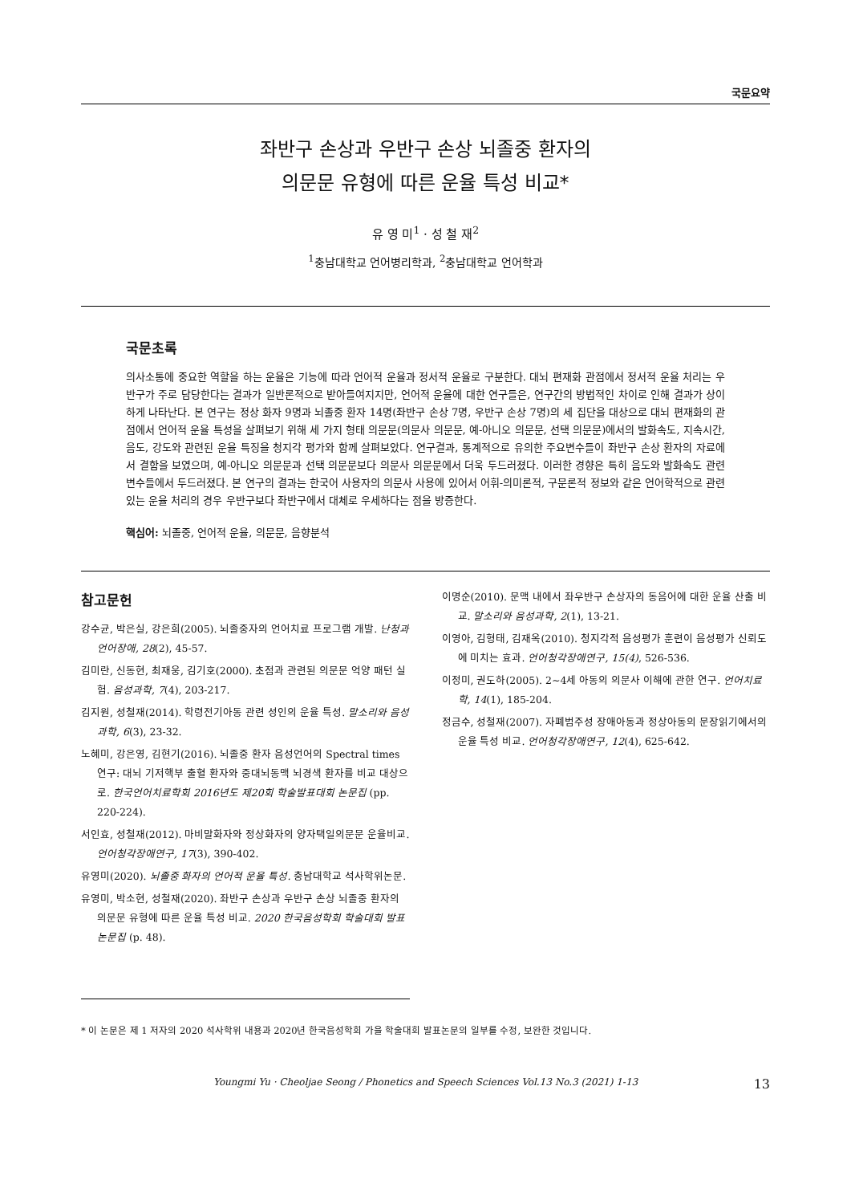국문요약
좌반구 손상과 우반구 손상 뇌졸중 환자의
의문문 유형에 따른 운율 특성 비교*
유 영 미<sup>1</sup> · 성 철 재<sup>2</sup>
<sup>1</sup> 충남대학교 언어병리학과, <sup>2</sup>충남대학교 언어학과
국문초록
의사소통에 중요한 역할을 하는 운율은 기능에 따라 언어적 운율과 정서적 운율로 구분한다. 대뇌 편재화 관점에서 정서적 운율 처리는 우반구가 주로 담당한다는 결과가 일반론적으로 받아들여지지만, 언어적 운율에 대한 연구들은, 연구간의 방법적인 차이로 인해 결과가 상이하게 나타난다. 본 연구는 정상 화자 9명과 뇌졸중 환자 14명(좌반구 손상 7명, 우반구 손상 7명)의 세 집단을 대상으로 대뇌 편재화의 관점에서 언어적 운율 특성을 살펴보기 위해 세 가지 형태 의문문(의문사 의문문, 예-아니오 의문문, 선택 의문문)에서의 발화속도, 지속시간, 음도, 강도와 관련된 운율 특징을 청지각 평가와 함께 살펴보았다. 연구결과, 통계적으로 유의한 주요변수들이 좌반구 손상 환자의 자료에서 결함을 보였으며, 예-아니오 의문문과 선택 의문문보다 의문사 의문문에서 더욱 두드러졌다. 이러한 경향은 특히 음도와 발화속도 관련 변수들에서 두드러졌다. 본 연구의 결과는 한국어 사용자의 의문사 사용에 있어서 어휘-의미론적, 구문론적 정보와 같은 언어학적으로 관련 있는 운율 처리의 경우 우반구보다 좌반구에서 대체로 우세하다는 점을 방증한다.
핵심어: 뇌졸중, 언어적 운율, 의문문, 음향분석
참고문헌
강수균, 박은실, 강은희(2005). 뇌졸중자의 언어치료 프로그램 개발. 난청과 언어장애, 28(2), 45-57.
김미란, 신동현, 최재웅, 김기호(2000). 초점과 관련된 의문문 억양 패턴 실험. 음성과학, 7(4), 203-217.
김지원, 성철재(2014). 학령전기아동 관련 성인의 운율 특성. 말소리와 음성과학, 6(3), 23-32.
노혜미, 강은영, 김현기(2016). 뇌졸중 환자 음성언어의 Spectral times 연구: 대뇌 기저핵부 출혈 환자와 중대뇌동맥 뇌경색 환자를 비교 대상으로. 한국언어치료학회 2016년도 제20회 학술발표대회 논문집 (pp. 220-224).
서인효, 성철재(2012). 마비말화자와 정상화자의 양자택일의문문 운율비교. 언어청각장애연구, 17(3), 390-402.
유영미(2020). 뇌졸중 화자의 언어적 운율 특성. 충남대학교 석사학위논문.
유영미, 박소현, 성철재(2020). 좌반구 손상과 우반구 손상 뇌졸중 환자의 의문문 유형에 따른 운율 특성 비교. 2020 한국음성학회 학술대회 발표논문집 (p. 48).
이명순(2010). 문맥 내에서 좌우반구 손상자의 동음어에 대한 운율 산출 비 교. 말소리와 음성과학, 2(1), 13-21.
이영아, 김형태, 김재옥(2010). 청지각적 음성평가 훈련이 음성평가 신뢰도에 미치는 효과. 언어청각장애연구, 15(4), 526-536.
이정미, 권도하(2005). 2~4세 아동의 의문사 이해에 관한 연구. 언어치료학, 14(1), 185-204.
정금수, 성철재(2007). 자폐범주성 장애아동과 정상아동의 문장읽기에서의 운율 특성 비교. 언어청각장애연구, 12(4), 625-642.
* 이 논문은 제 1 저자의 2020 석사학위 내용과 2020년 한국음성학회 가을 학술대회 발표논문의 일부를 수정, 보완한 것입니다.
Youngmi Yu · Cheoljae Seong / Phonetics and Speech Sciences Vol.13 No.3 (2021) 1-13 13